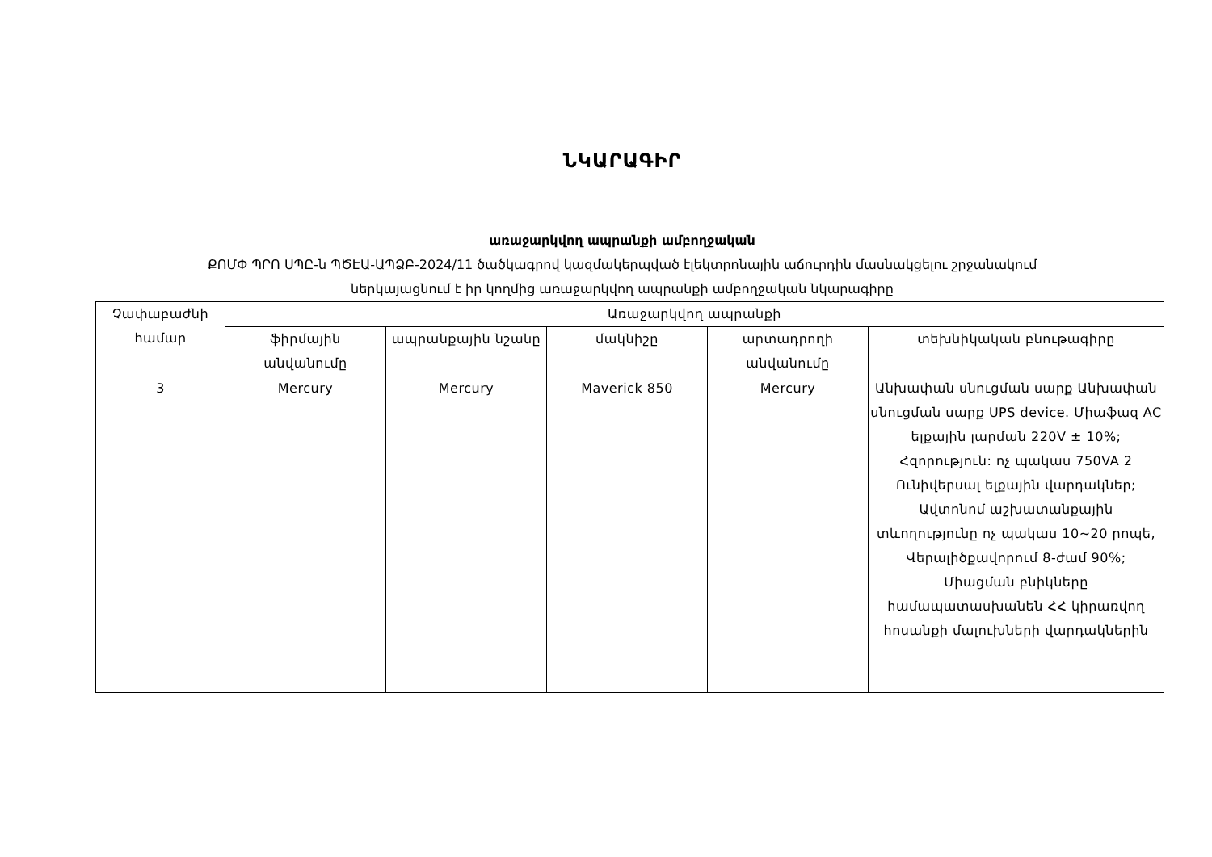ՆԿԱՐԱԳԻՐ
առաջարկվող ապրանքի ամբողջական
ՔՈՄՓ ՊՐՈ ՍՊԸ-ն ՊԾԷԱ-ԱՊՁԲ-2024/11 ծածկագրով կազմակերպված էլեկտրոնային աճուրդին մասնակցելու շրջանակում
ներկայացնում է իր կողմից առաջարկվող ապրանքի ամբողջական նկարագիրը
| Չափաբաժնի համար | Առաջարկվող ապրանքի | | | | |
| --- | --- | --- | --- | --- | --- |
| | ֆիրմային անվանումը | ապրանքային նշանը | մակնիշը | արտադրողի անվանումը | տեխնիկական բնութագիրը |
| 3 | Mercury | Mercury | Maverick 850 | Mercury | Անխափան սնուցման սարք Անխափան սնուցման սարք UPS device. Միաֆազ AC ելքային լարման 220V ± 10%; Հզորություն: ոչ պակաս 750VA 2 Ունիվերսալ ելքային վարդակներ; Ավտոնոմ աշխատանքային տևողությունը ոչ պակաս 10~20 րոպե, Վերալիծքավորում 8-ժամ 90%; Միացման բնիկները համապատասխանեն ՀՀ կիրառվող հոսանքի մալուխների վարդակներին |